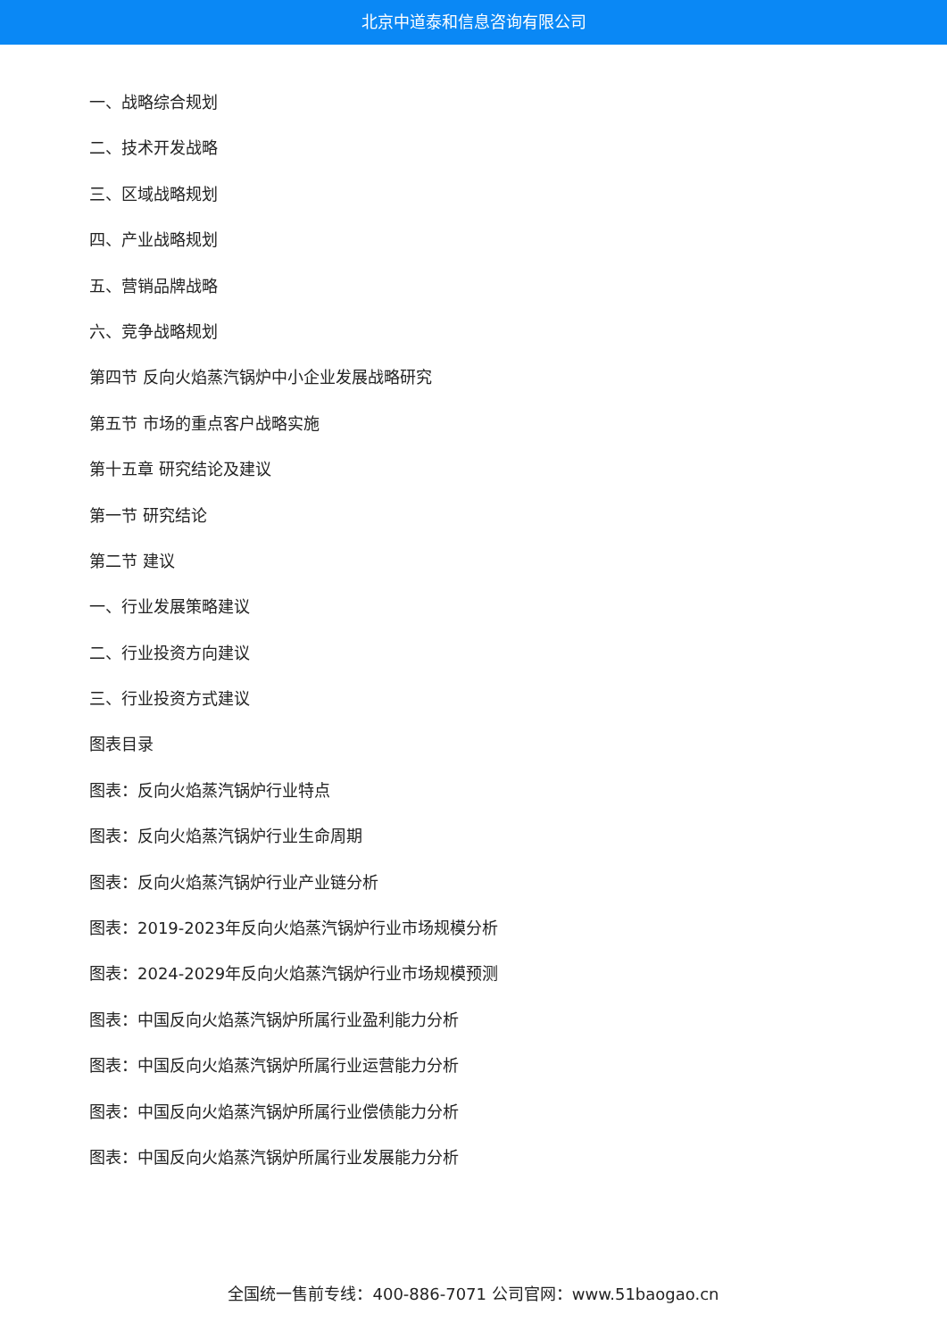北京中道泰和信息咨询有限公司
一、战略综合规划
二、技术开发战略
三、区域战略规划
四、产业战略规划
五、营销品牌战略
六、竞争战略规划
第四节 反向火焰蒸汽锅炉中小企业发展战略研究
第五节 市场的重点客户战略实施
第十五章 研究结论及建议
第一节 研究结论
第二节 建议
一、行业发展策略建议
二、行业投资方向建议
三、行业投资方式建议
图表目录
图表：反向火焰蒸汽锅炉行业特点
图表：反向火焰蒸汽锅炉行业生命周期
图表：反向火焰蒸汽锅炉行业产业链分析
图表：2019-2023年反向火焰蒸汽锅炉行业市场规模分析
图表：2024-2029年反向火焰蒸汽锅炉行业市场规模预测
图表：中国反向火焰蒸汽锅炉所属行业盈利能力分析
图表：中国反向火焰蒸汽锅炉所属行业运营能力分析
图表：中国反向火焰蒸汽锅炉所属行业偿债能力分析
图表：中国反向火焰蒸汽锅炉所属行业发展能力分析
全国统一售前专线：400-886-7071 公司官网：www.51baogao.cn